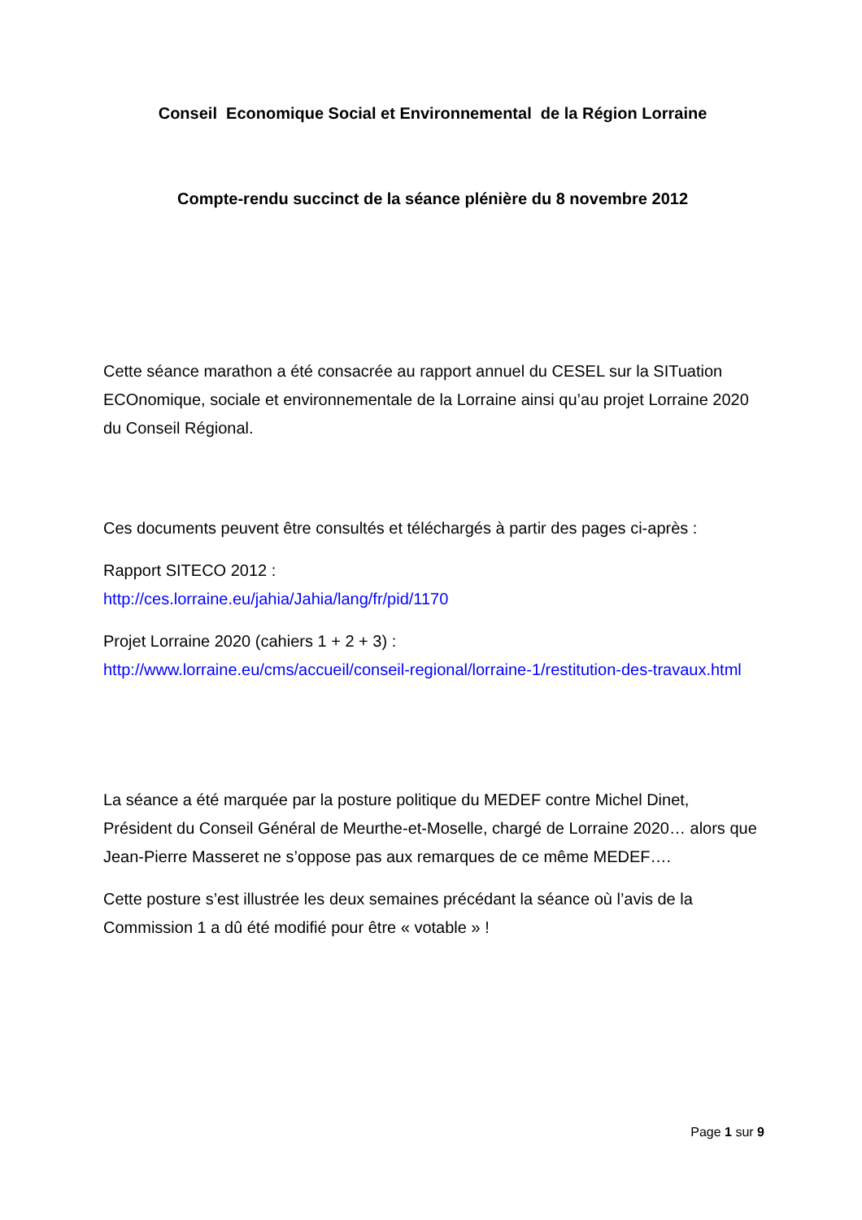Conseil Economique Social et Environnemental de la Région Lorraine
Compte-rendu succinct de la séance plénière du 8 novembre 2012
Cette séance marathon a été consacrée au rapport annuel du CESEL sur la SITuation ECOnomique, sociale et environnementale de la Lorraine ainsi qu’au projet Lorraine 2020 du Conseil Régional.
Ces documents peuvent être consultés et téléchargés à partir des pages ci-après :
Rapport SITECO 2012 :
http://ces.lorraine.eu/jahia/Jahia/lang/fr/pid/1170
Projet Lorraine 2020 (cahiers 1 + 2 + 3) :
http://www.lorraine.eu/cms/accueil/conseil-regional/lorraine-1/restitution-des-travaux.html
La séance a été marquée par la posture politique du MEDEF contre Michel Dinet, Président du Conseil Général de Meurthe-et-Moselle, chargé de Lorraine 2020… alors que Jean-Pierre Masseret ne s’oppose pas aux remarques de ce même MEDEF….
Cette posture s’est illustrée les deux semaines précédant la séance où l’avis de la Commission 1 a dû été modifié pour être « votable » !
Page 1 sur 9